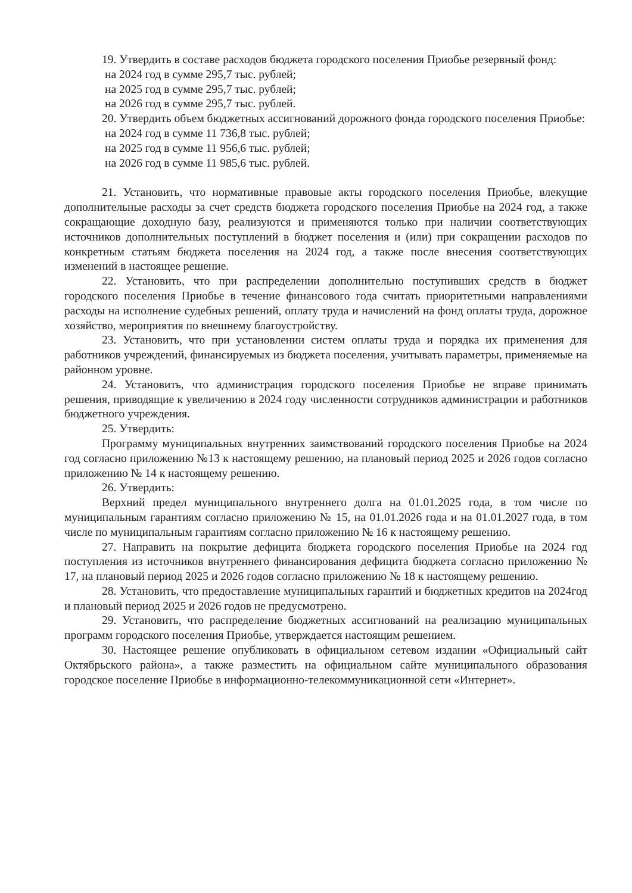19. Утвердить в составе расходов бюджета городского поселения Приобье резервный фонд:
на 2024 год в сумме 295,7 тыс. рублей;
на 2025 год в сумме 295,7 тыс. рублей;
на 2026 год в сумме 295,7 тыс. рублей.
20. Утвердить объем бюджетных ассигнований дорожного фонда городского поселения Приобье:
на 2024 год в сумме 11 736,8 тыс. рублей;
на 2025 год в сумме 11 956,6 тыс. рублей;
на 2026 год в сумме 11 985,6 тыс. рублей.
21. Установить, что нормативные правовые акты городского поселения Приобье, влекущие дополнительные расходы за счет средств бюджета городского поселения Приобье на 2024 год, а также сокращающие доходную базу, реализуются и применяются только при наличии соответствующих источников дополнительных поступлений в бюджет поселения и (или) при сокращении расходов по конкретным статьям бюджета поселения на 2024 год, а также после внесения соответствующих изменений в настоящее решение.
22. Установить, что при распределении дополнительно поступивших средств в бюджет городского поселения Приобье в течение финансового года считать приоритетными направлениями расходы на исполнение судебных решений, оплату труда и начислений на фонд оплаты труда, дорожное хозяйство, мероприятия по внешнему благоустройству.
23. Установить, что при установлении систем оплаты труда и порядка их применения для работников учреждений, финансируемых из бюджета поселения, учитывать параметры, применяемые на районном уровне.
24. Установить, что администрация городского поселения Приобье не вправе принимать решения, приводящие к увеличению в 2024 году численности сотрудников администрации и работников бюджетного учреждения.
25. Утвердить:
Программу муниципальных внутренних заимствований городского поселения Приобье на 2024 год согласно приложению №13 к настоящему решению, на плановый период 2025 и 2026 годов согласно приложению № 14 к настоящему решению.
26. Утвердить:
Верхний предел муниципального внутреннего долга на 01.01.2025 года, в том числе по муниципальным гарантиям согласно приложению № 15, на 01.01.2026 года и на 01.01.2027 года, в том числе по муниципальным гарантиям согласно приложению № 16 к настоящему решению.
27. Направить на покрытие дефицита бюджета городского поселения Приобье на 2024 год поступления из источников внутреннего финансирования дефицита бюджета согласно приложению № 17, на плановый период 2025 и 2026 годов согласно приложению № 18 к настоящему решению.
28. Установить, что предоставление муниципальных гарантий и бюджетных кредитов на 2024год и плановый период 2025 и 2026 годов не предусмотрено.
29. Установить, что распределение бюджетных ассигнований на реализацию муниципальных программ городского поселения Приобье, утверждается настоящим решением.
30. Настоящее решение опубликовать в официальном сетевом издании «Официальный сайт Октябрьского района», а также разместить на официальном сайте муниципального образования городское поселение Приобье в информационно-телекоммуникационной сети «Интернет».